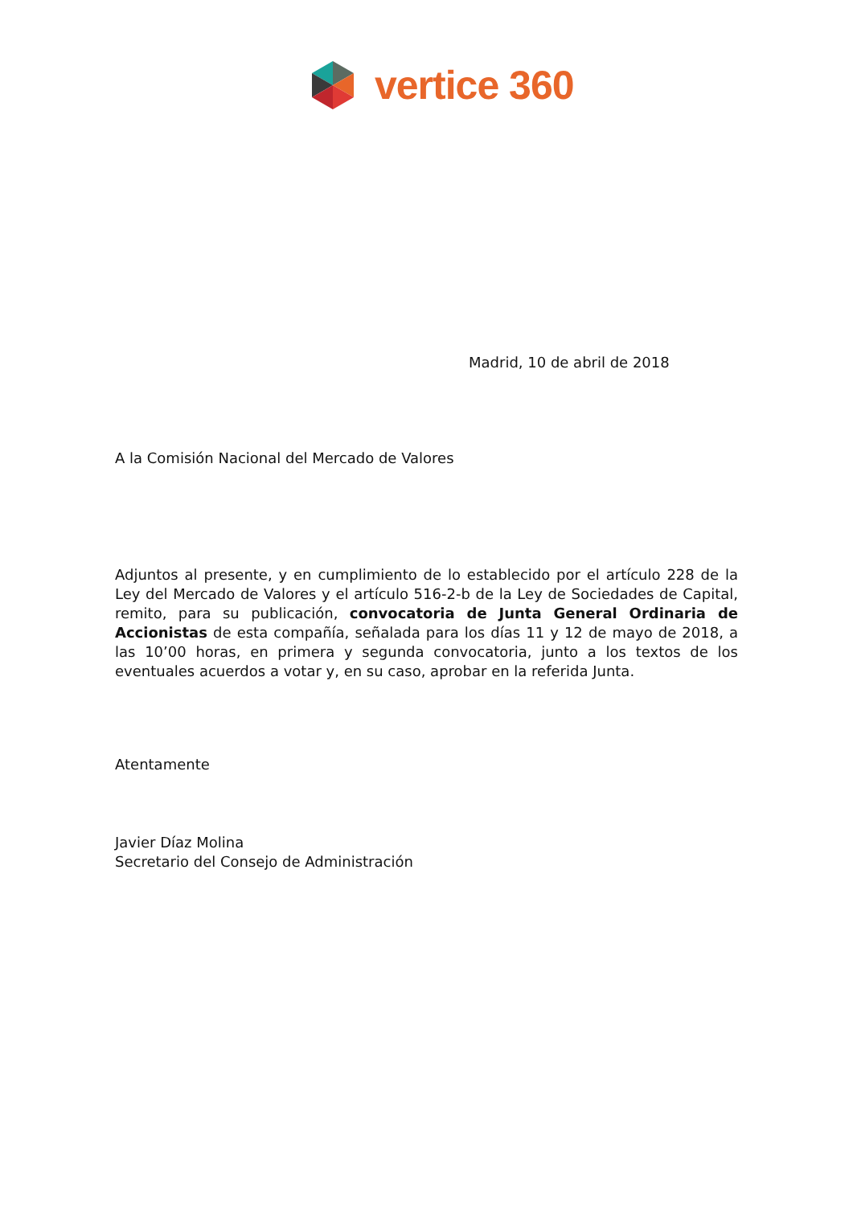vertice 360
Madrid, 10 de abril de 2018
A la Comisión Nacional del Mercado de Valores
Adjuntos al presente, y en cumplimiento de lo establecido por el artículo 228 de la Ley del Mercado de Valores y el artículo 516-2-b de la Ley de Sociedades de Capital, remito, para su publicación, convocatoria de Junta General Ordinaria de Accionistas de esta compañía, señalada para los días 11 y 12 de mayo de 2018, a las 10’00 horas, en primera y segunda convocatoria, junto a los textos de los eventuales acuerdos a votar y, en su caso, aprobar en la referida Junta.
Atentamente
Javier Díaz Molina
Secretario del Consejo de Administración